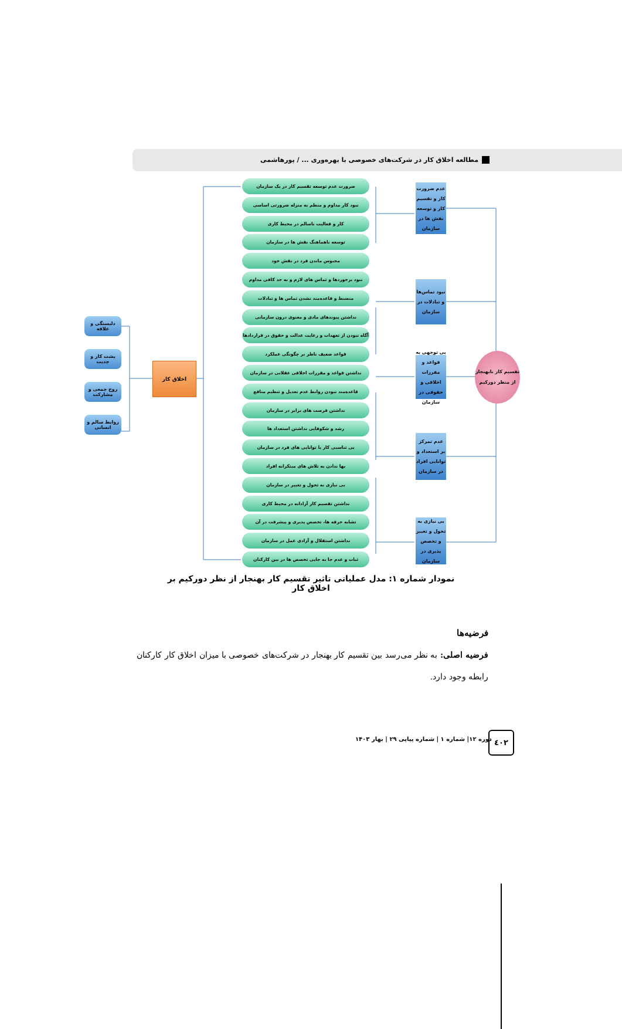مطالعه اخلاق کار در شرکت‌های خصوصی با بهره‌وری ... / پورهاشمی
دلبستگی و علاقه
پشت کار و جدیت
روح جمعی و مشارکت
روابط سالم و انسانی
اخلاق کار
ضرورت عدم توسعه تقسیم کار در یک سازمان
نبود کار مداوم و منظم به منزله ضرورتی اساسی
کار و فعالیت ناسالم در محیط کاری
توسعه ناهماهنگ نقش ها در سازمان
محبوس ماندن فرد در نقش خود
نبود برخوردها و تماس های لازم و به حد کافی مداوم
منضبط و قاعده‌مند نشدن تماس ها و تبادلات
نداشتن پیوندهای مادی و معنوی درون سازمانی
آگاه نبودن از تعهدات و رعایت عدالت و حقوق در قراردادها
قواعد ضعیف ناظر بر چگونگی عملکرد
نداشتن قواعد و مقررات اخلاقی عقلانی در سازمان
قاعده‌مند نبودن روابط عدم تعدیل و تنظیم منافع
نداشتن فرصت های برابر در سازمان
رشد و شکوفایی نداشتن استعداد ها
بی تناسبی کار با توانایی های فرد در سازمان
بها ندادن به تلاش های مبتکرانه افراد
بی نیازی به تحول و تغییر در سازمان
نداشتن تقسیم کار آزادانه در محیط کاری
تشابه حرفه ها، تخصص پذیری و پیشرفت در آن
نداشتن استقلال و آزادی عمل در سازمان
ثبات و عدم جا به جایی تخصص ها در بین کارکنان
عدم ضرورت کار و تقسیم کار و توسعه نقش ها در سازمان
نبود تماس‌ها و تبادلات در سازمان
بی توجهی به قواعد و مقررات اخلاقی و حقوقی در سازمان
عدم تمرکز بر استعداد و توانایی افراد در سازمان
بی نیازی به تحول و تغییر و تخصص پذیری در سازمان
تقسیم کار نابهنجار از منظر دورکیم
نمودار شماره ۱: مدل عملیاتی تاثیر تقسیم کار بهنجار از نظر دورکیم بر اخلاق کار
فرضیه‌ها
فرضیه اصلی: به نظر می‌رسد بین تقسیم کار بهنجار در شرکت‌های خصوصی با میزان اخلاق کار کارکنان رابطه وجود دارد.
دوره ۱۲| شماره ۱ | شماره پیاپی ۲۹ | بهار ۱۴۰۳
٤٠٢